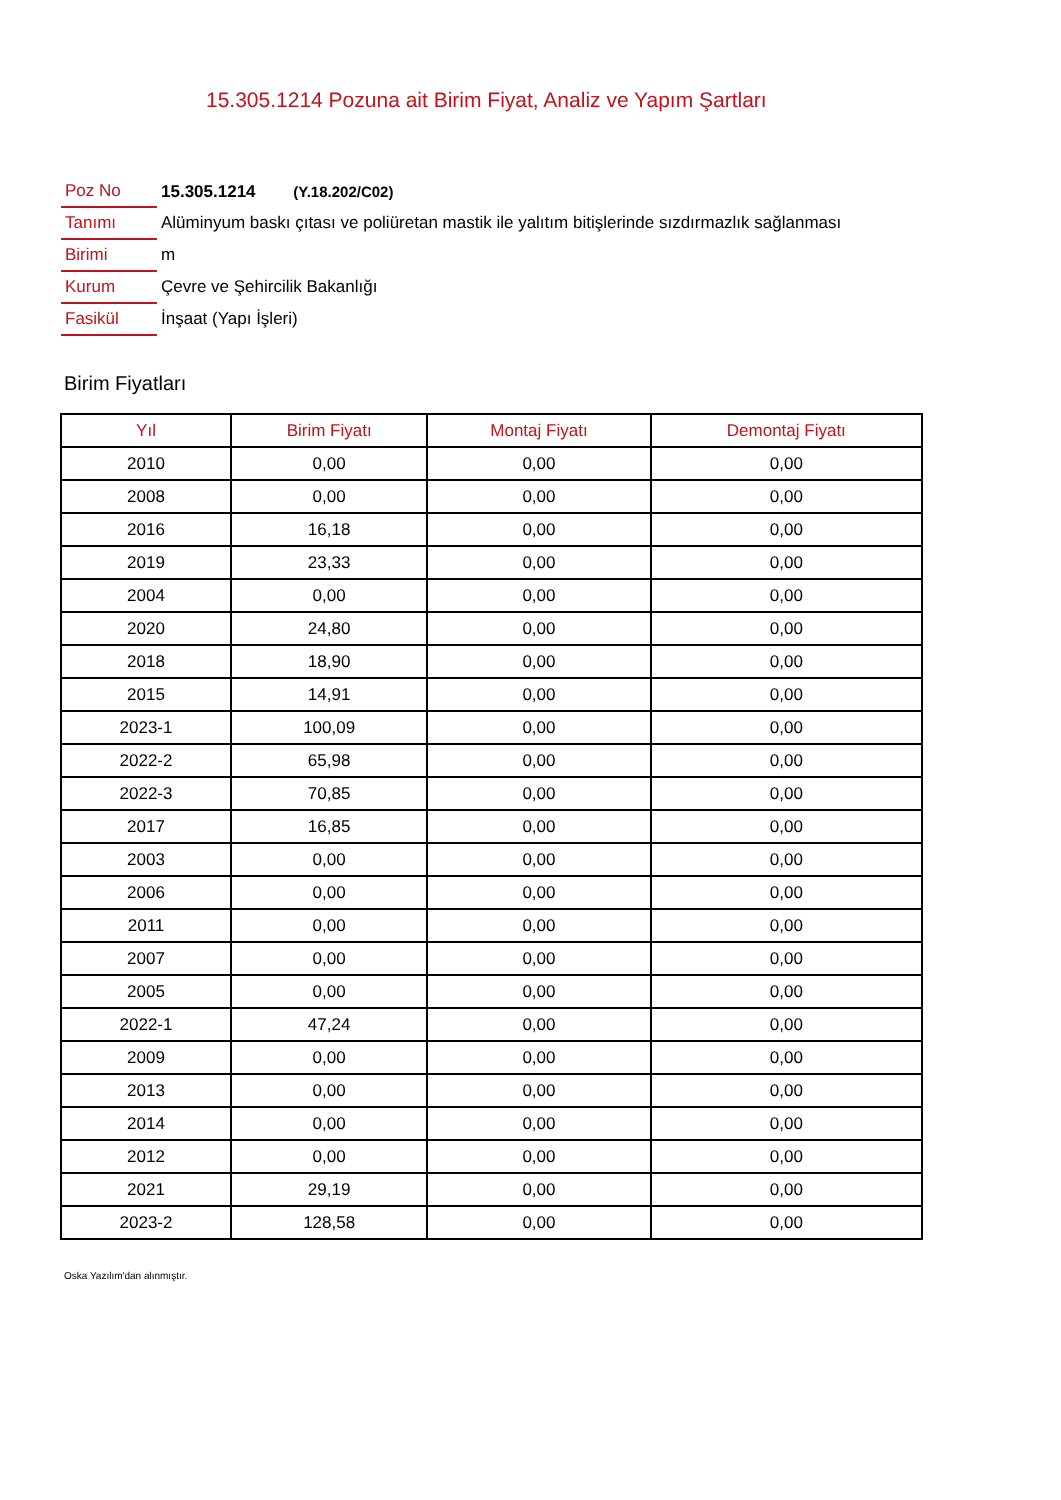15.305.1214 Pozuna ait Birim Fiyat, Analiz ve Yapım Şartları
| Poz No | 15.305.1214 (Y.18.202/C02) |
| Tanımı | Alüminyum baskı çıtası ve poliüretan mastik ile yalıtım bitişlerinde sızdırmazlık sağlanması |
| Birimi | m |
| Kurum | Çevre ve Şehircilik Bakanlığı |
| Fasikül | İnşaat (Yapı İşleri) |
Birim Fiyatları
| Yıl | Birim Fiyatı | Montaj Fiyatı | Demontaj Fiyatı |
| --- | --- | --- | --- |
| 2010 | 0,00 | 0,00 | 0,00 |
| 2008 | 0,00 | 0,00 | 0,00 |
| 2016 | 16,18 | 0,00 | 0,00 |
| 2019 | 23,33 | 0,00 | 0,00 |
| 2004 | 0,00 | 0,00 | 0,00 |
| 2020 | 24,80 | 0,00 | 0,00 |
| 2018 | 18,90 | 0,00 | 0,00 |
| 2015 | 14,91 | 0,00 | 0,00 |
| 2023-1 | 100,09 | 0,00 | 0,00 |
| 2022-2 | 65,98 | 0,00 | 0,00 |
| 2022-3 | 70,85 | 0,00 | 0,00 |
| 2017 | 16,85 | 0,00 | 0,00 |
| 2003 | 0,00 | 0,00 | 0,00 |
| 2006 | 0,00 | 0,00 | 0,00 |
| 2011 | 0,00 | 0,00 | 0,00 |
| 2007 | 0,00 | 0,00 | 0,00 |
| 2005 | 0,00 | 0,00 | 0,00 |
| 2022-1 | 47,24 | 0,00 | 0,00 |
| 2009 | 0,00 | 0,00 | 0,00 |
| 2013 | 0,00 | 0,00 | 0,00 |
| 2014 | 0,00 | 0,00 | 0,00 |
| 2012 | 0,00 | 0,00 | 0,00 |
| 2021 | 29,19 | 0,00 | 0,00 |
| 2023-2 | 128,58 | 0,00 | 0,00 |
Oska Yazılım'dan alınmıştır.